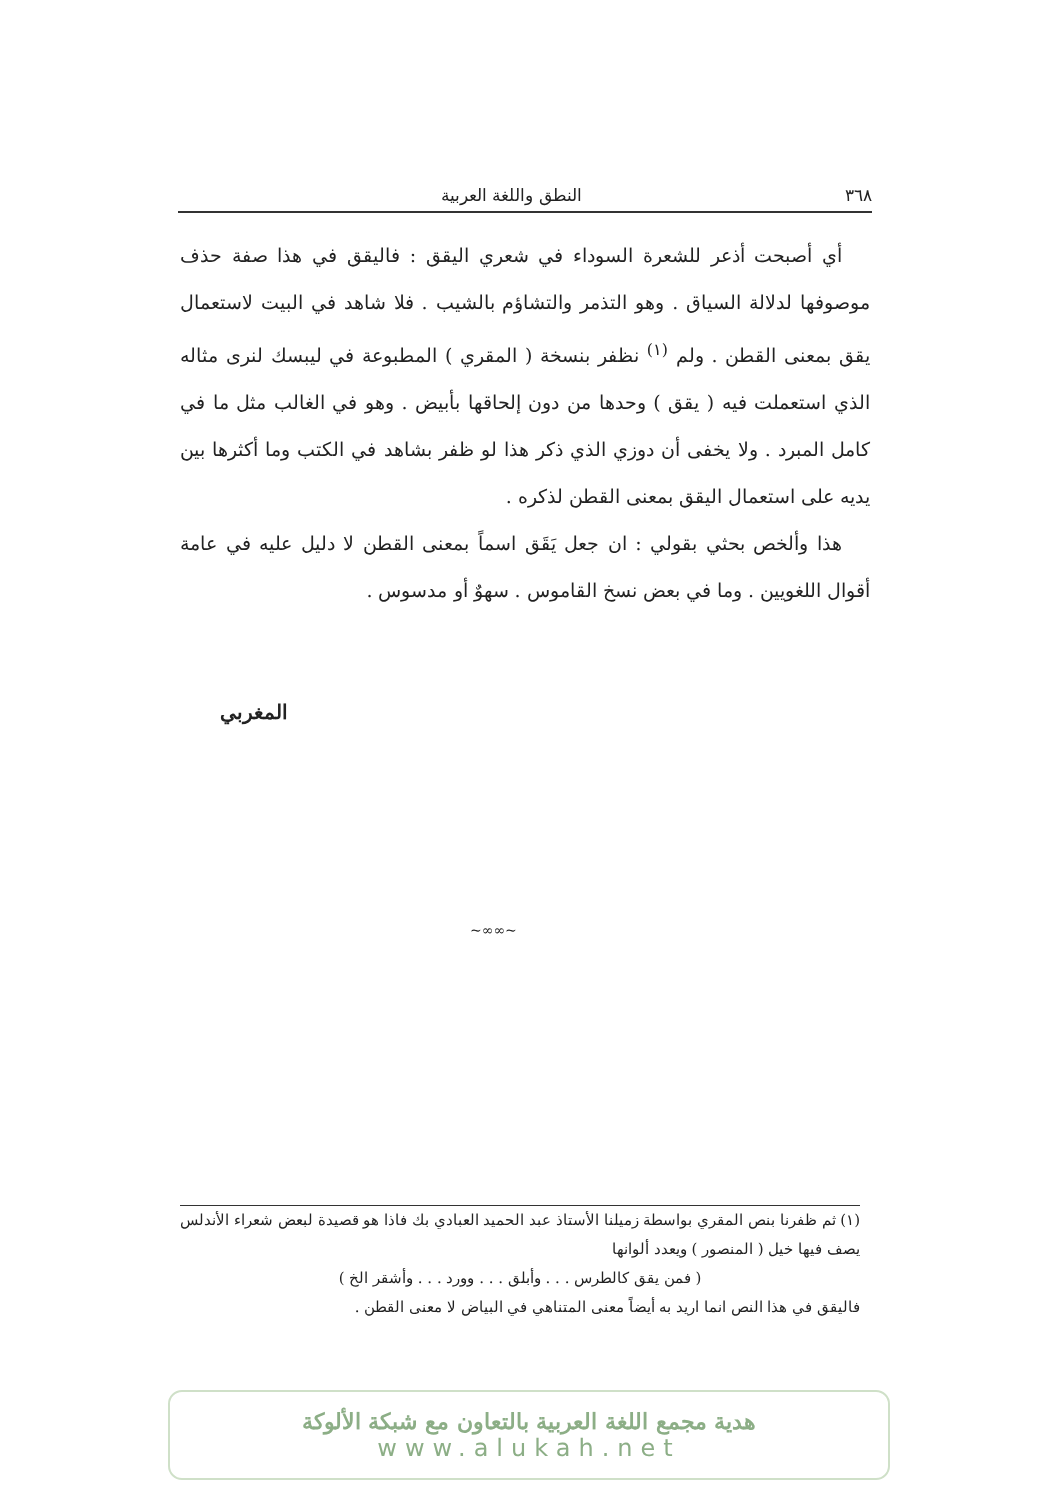٣٦٨ النطق واللغة العربية
أي أصبحت أذعر للشعرة السوداء في شعري اليقق : فاليقق في هذا صفة حذف موصوفها لدلالة السياق . وهو التذمر والتشاؤم بالشيب . فلا شاهد في البيت لاستعمال يقق بمعنى القطن . ولم <sup>(١)</sup> نظفر بنسخة ( المقري ) المطبوعة في ليبسك لنرى مثاله الذي استعملت فيه ( يقق ) وحدها من دون إلحاقها بأبيض . وهو في الغالب مثل ما في كامل المبرد . ولا يخفى أن دوزي الذي ذكر هذا لو ظفر بشاهد في الكتب وما أكثرها بين يديه على استعمال اليقق بمعنى القطن لذكره .
هذا وألخص بحثي بقولي : ان جعل يَقَق اسماً بمعنى القطن لا دليل عليه في عامة أقوال اللغويين . وما في بعض نسخ القاموس . سهوٌ أو مدسوس .
المغربي
~∞∞~
(١) ثم ظفرنا بنص المقري بواسطة زميلنا الأستاذ عبد الحميد العبادي بك فاذا هو قصيدة لبعض شعراء الأندلس يصف فيها خيل ( المنصور ) ويعدد ألوانها
( فمن يقق كالطرس . . . وأبلق . . . وورد . . . وأشقر الخ )
فاليقق في هذا النص انما اريد به أيضاً معنى المتناهي في البياض لا معنى القطن .
هدية مجمع اللغة العربية بالتعاون مع شبكة الألوكة
www.alukah.net